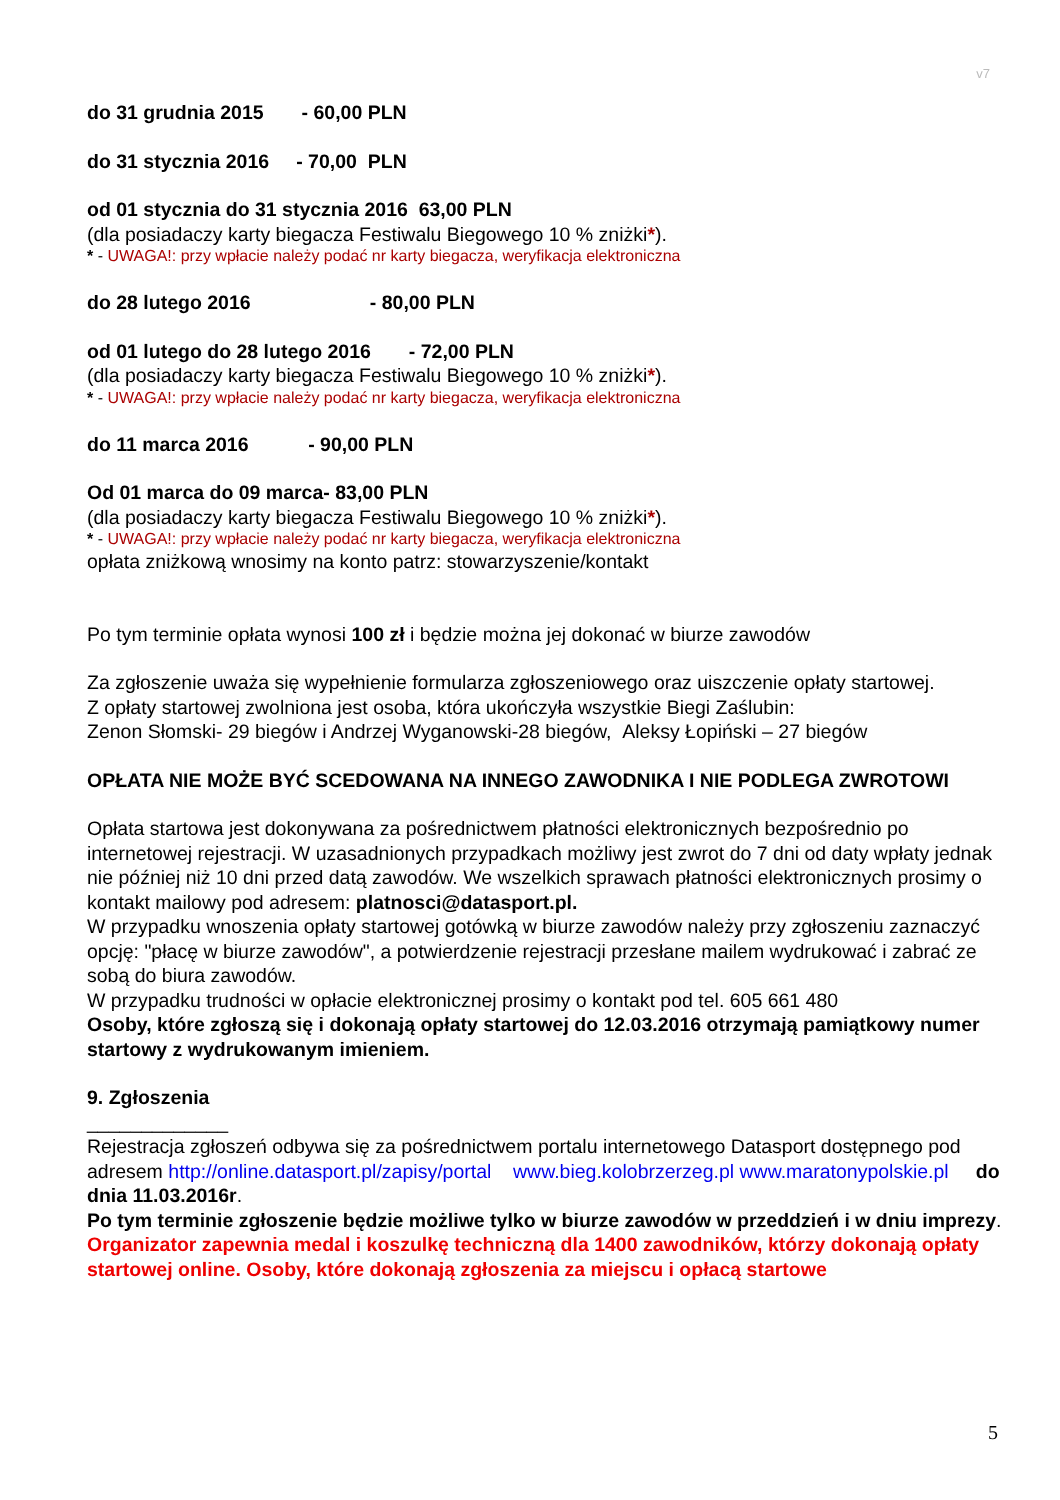v7
do 31 grudnia 2015 - 60,00 PLN
do 31 stycznia 2016 - 70,00 PLN
od 01 stycznia do 31 stycznia 2016 63,00 PLN
(dla posiadaczy karty biegacza Festiwalu Biegowego 10 % zniżki*).
* - UWAGA!: przy wpłacie należy podać nr karty biegacza, weryfikacja elektroniczna
do 28 lutego 2016 - 80,00 PLN
od 01 lutego do 28 lutego 2016 - 72,00 PLN
(dla posiadaczy karty biegacza Festiwalu Biegowego 10 % zniżki*).
* - UWAGA!: przy wpłacie należy podać nr karty biegacza, weryfikacja elektroniczna
do 11 marca 2016 - 90,00 PLN
Od 01 marca do 09 marca- 83,00 PLN
(dla posiadaczy karty biegacza Festiwalu Biegowego 10 % zniżki*).
* - UWAGA!: przy wpłacie należy podać nr karty biegacza, weryfikacja elektroniczna
opłata zniżkową wnosimy na konto patrz: stowarzyszenie/kontakt
Po tym terminie opłata wynosi 100 zł i będzie można jej dokonać w biurze zawodów
Za zgłoszenie uważa się wypełnienie formularza zgłoszeniowego oraz uiszczenie opłaty startowej.
Z opłaty startowej zwolniona jest osoba, która ukończyła wszystkie Biegi Zaślubin:
Zenon Słomski- 29 biegów i Andrzej Wyganowski-28 biegów, Aleksy Łopiński – 27 biegów
OPŁATA NIE MOŻE BYĆ SCEDOWANA NA INNEGO ZAWODNIKA I NIE PODLEGA ZWROTOWI
Opłata startowa jest dokonywana za pośrednictwem płatności elektronicznych bezpośrednio po internetowej rejestracji. W uzasadnionych przypadkach możliwy jest zwrot do 7 dni od daty wpłaty jednak nie później niż 10 dni przed datą zawodów. We wszelkich sprawach płatności elektronicznych prosimy o kontakt mailowy pod adresem: platnosci@datasport.pl.
W przypadku wnoszenia opłaty startowej gotówką w biurze zawodów należy przy zgłoszeniu zaznaczyć opcję: "płacę w biurze zawodów", a potwierdzenie rejestracji przesłane mailem wydrukować i zabrać ze sobą do biura zawodów.
W przypadku trudności w opłacie elektronicznej prosimy o kontakt pod tel. 605 661 480
Osoby, które zgłoszą się i dokonają opłaty startowej do 12.03.2016 otrzymają pamiątkowy numer startowy z wydrukowanym imieniem.
9. Zgłoszenia
_____________
Rejestracja zgłoszeń odbywa się za pośrednictwem portalu internetowego Datasport dostępnego pod adresem http://online.datasport.pl/zapisy/portal www.bieg.kolobrzerzeg.pl www.maratonypolskie.pl do dnia 11.03.2016r.
Po tym terminie zgłoszenie będzie możliwe tylko w biurze zawodów w przeddzień i w dniu imprezy.
Organizator zapewnia medal i koszulkę techniczną dla 1400 zawodników, którzy dokonają opłaty startowej online. Osoby, które dokonają zgłoszenia za miejscu i opłacą startowe
5